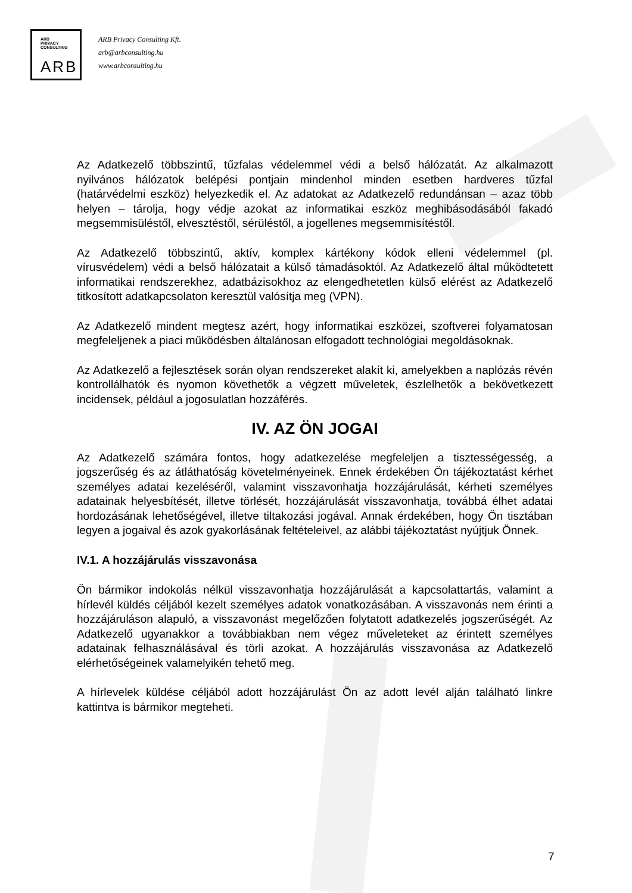ARB
PRIVACY
CONSULTING
ARB
ARB Privacy Consulting Kft.
arb@arbconsulting.hu
www.arbconsulting.hu
Az Adatkezelő többszintű, tűzfalas védelemmel védi a belső hálózatát. Az alkalmazott nyilvános hálózatok belépési pontjain mindenhol minden esetben hardveres tűzfal (határvédelmi eszköz) helyezkedik el. Az adatokat az Adatkezelő redundánsan – azaz több helyen – tárolja, hogy védje azokat az informatikai eszköz meghibásodásából fakadó megsemmisüléstől, elvesztéstől, sérüléstől, a jogellenes megsemmisítéstől.
Az Adatkezelő többszintű, aktív, komplex kártékony kódok elleni védelemmel (pl. vírusvédelem) védi a belső hálózatait a külső támadásoktól. Az Adatkezelő által működtetett informatikai rendszerekhez, adatbázisokhoz az elengedhetetlen külső elérést az Adatkezelő titkosított adatkapcsolaton keresztül valósítja meg (VPN).
Az Adatkezelő mindent megtesz azért, hogy informatikai eszközei, szoftverei folyamatosan megfeleljenek a piaci működésben általánosan elfogadott technológiai megoldásoknak.
Az Adatkezelő a fejlesztések során olyan rendszereket alakít ki, amelyekben a naplózás révén kontrollálhatók és nyomon követhetők a végzett műveletek, észlelhetők a bekövetkezett incidensek, például a jogosulatlan hozzáférés.
IV. AZ ÖN JOGAI
Az Adatkezelő számára fontos, hogy adatkezelése megfeleljen a tisztességesség, a jogszerűség és az átláthatóság követelményeinek. Ennek érdekében Ön tájékoztatást kérhet személyes adatai kezeléséről, valamint visszavonhatja hozzájárulását, kérheti személyes adatainak helyesbítését, illetve törlését, hozzájárulását visszavonhatja, továbbá élhet adatai hordozásának lehetőségével, illetve tiltakozási jogával. Annak érdekében, hogy Ön tisztában legyen a jogaival és azok gyakorlásának feltételeivel, az alábbi tájékoztatást nyújtjuk Önnek.
IV.1. A hozzájárulás visszavonása
Ön bármikor indokolás nélkül visszavonhatja hozzájárulását a kapcsolattartás, valamint a hírlevél küldés céljából kezelt személyes adatok vonatkozásában. A visszavonás nem érinti a hozzájáruláson alapuló, a visszavonást megelőzően folytatott adatkezelés jogszerűségét. Az Adatkezelő ugyanakkor a továbbiakban nem végez műveleteket az érintett személyes adatainak felhasználásával és törli azokat. A hozzájárulás visszavonása az Adatkezelő elérhetőségeinek valamelyikén tehető meg.
A hírlevelek küldése céljából adott hozzájárulást Ön az adott levél alján található linkre kattintva is bármikor megteheti.
7